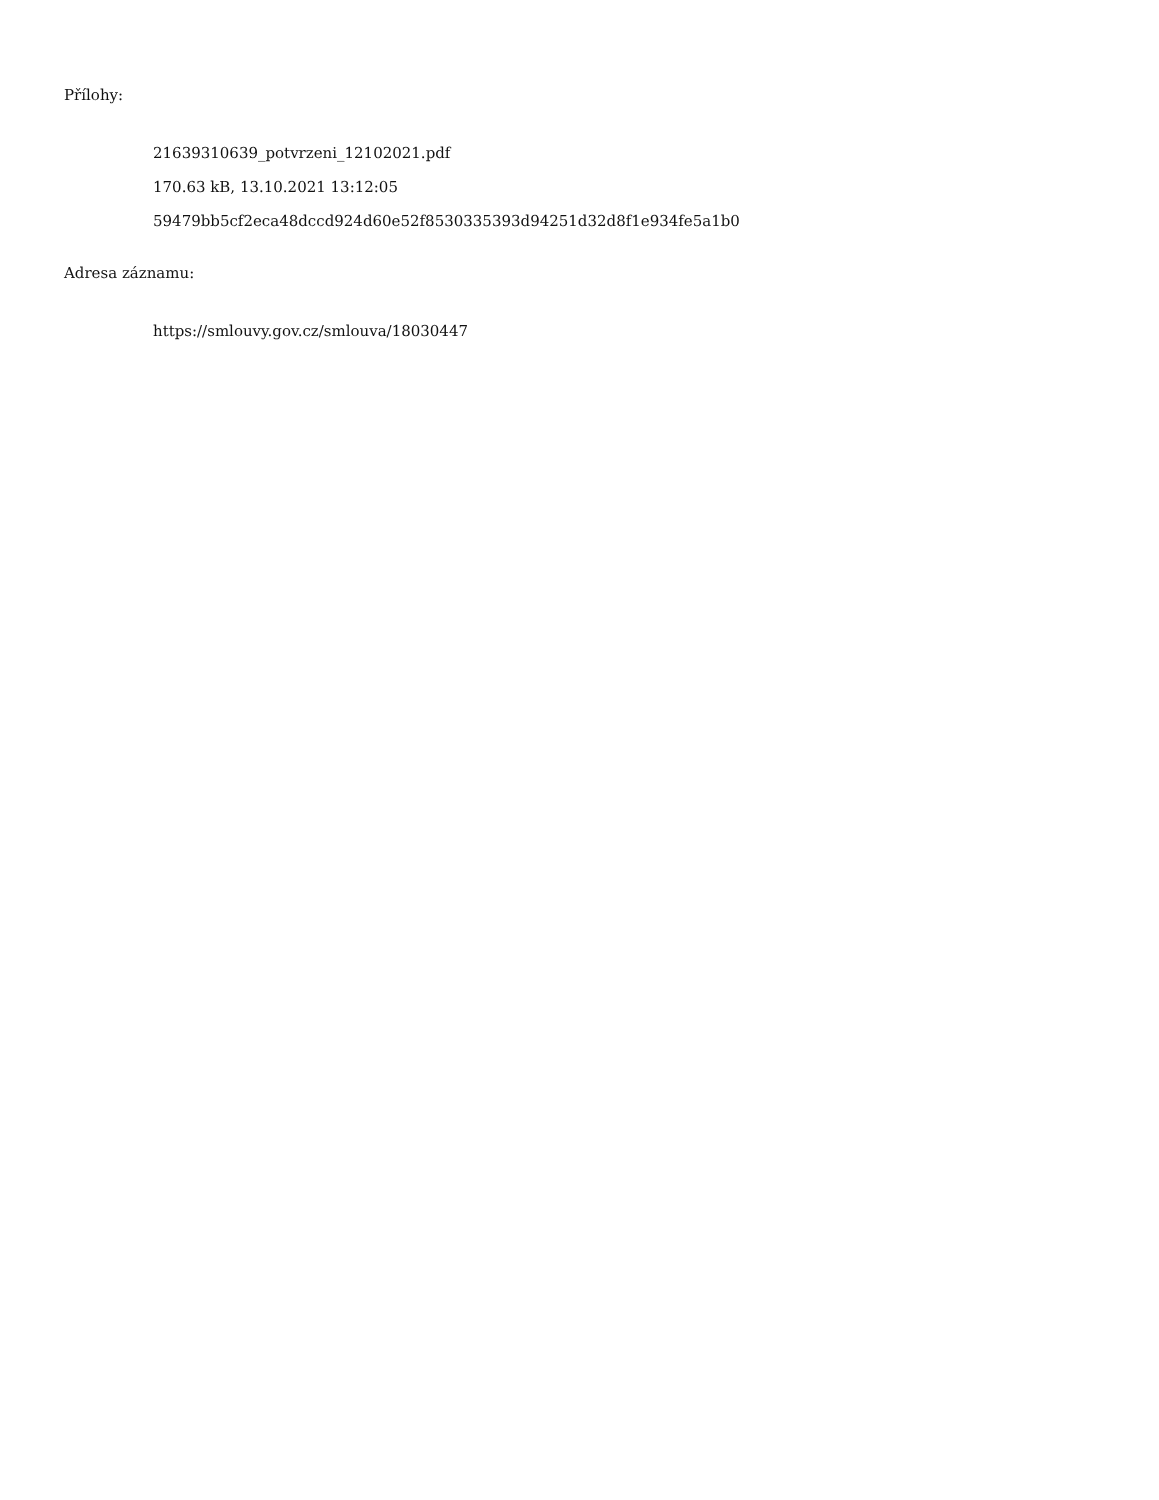Přílohy:
21639310639_potvrzeni_12102021.pdf
170.63 kB, 13.10.2021 13:12:05
59479bb5cf2eca48dccd924d60e52f8530335393d94251d32d8f1e934fe5a1b0
Adresa záznamu:
https://smlouvy.gov.cz/smlouva/18030447